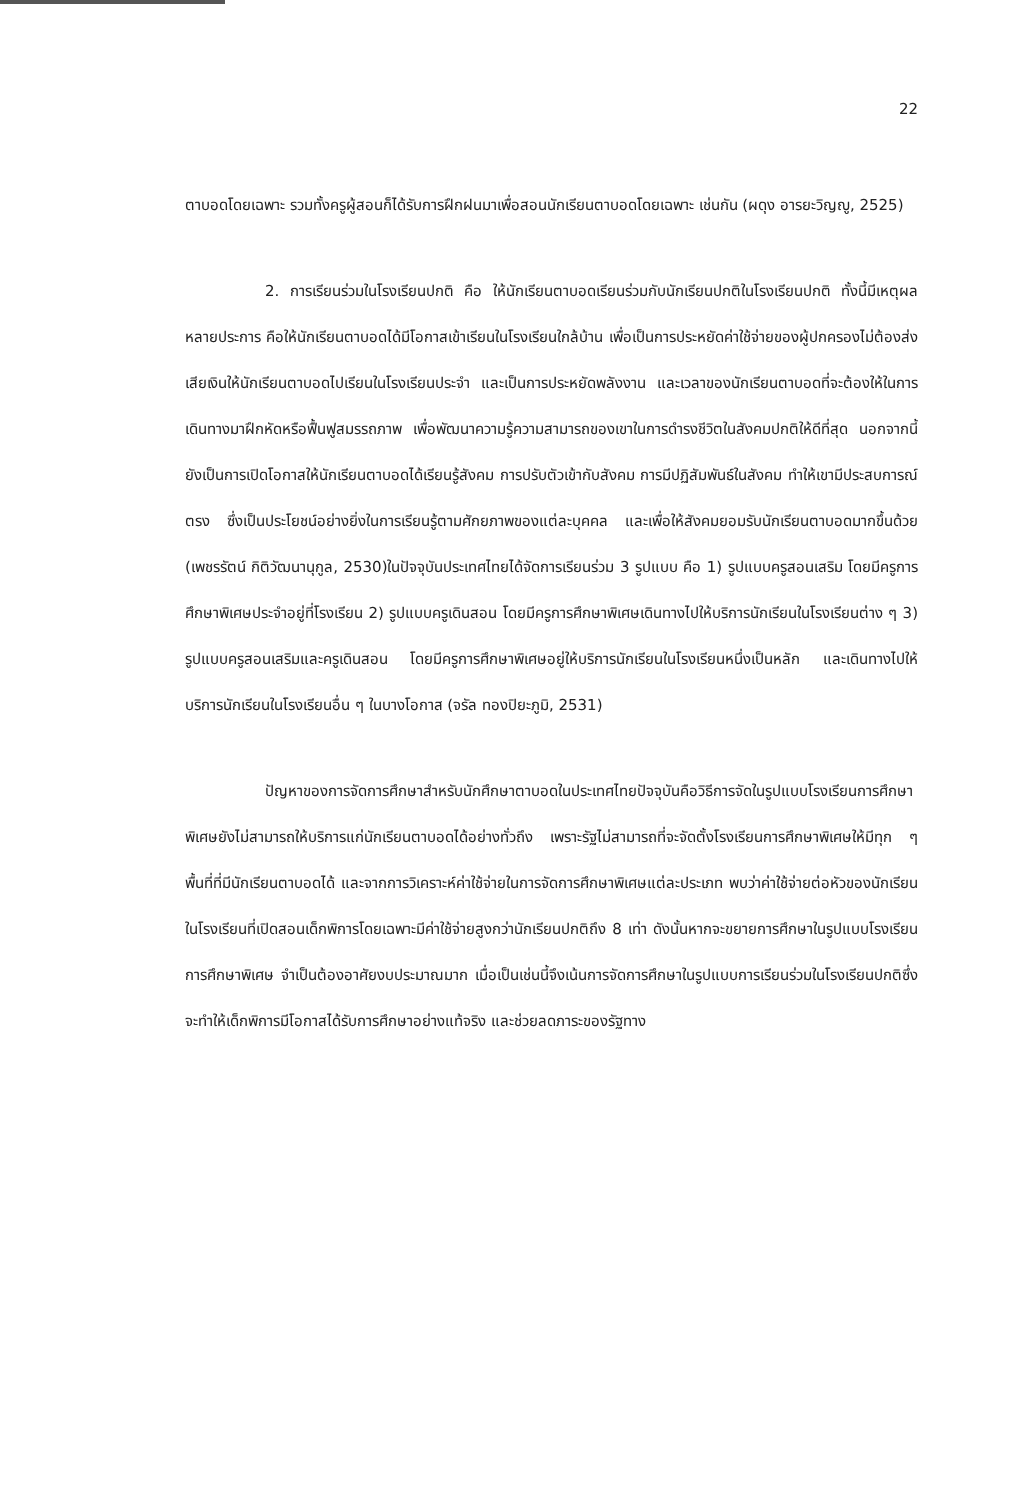22
ตาบอดโดยเฉพาะ รวมทั้งครูผู้สอนก็ได้รับการฝึกฝนมาเพื่อสอนนักเรียนตาบอดโดยเฉพาะ เช่นกัน (ผดุง อารยะวิญญู, 2525)
2. การเรียนร่วมในโรงเรียนปกติ คือ ให้นักเรียนตาบอดเรียนร่วมกับนักเรียนปกติในโรงเรียนปกติ ทั้งนี้มีเหตุผลหลายประการ คือให้นักเรียนตาบอดได้มีโอกาสเข้าเรียนในโรงเรียนใกล้บ้าน เพื่อเป็นการประหยัดค่าใช้จ่ายของผู้ปกครองไม่ต้องส่งเสียเงินให้นักเรียนตาบอดไปเรียนในโรงเรียนประจำ และเป็นการประหยัดพลังงาน และเวลาของนักเรียนตาบอดที่จะต้องให้ในการเดินทางมาฝึกหัดหรือฟื้นฟูสมรรถภาพ เพื่อพัฒนาความรู้ความสามารถของเขาในการดำรงชีวิตในสังคมปกติให้ดีที่สุด นอกจากนี้ยังเป็นการเปิดโอกาสให้นักเรียนตาบอดได้เรียนรู้สังคม การปรับตัวเข้ากับสังคม การมีปฏิสัมพันธ์ในสังคม ทำให้เขามีประสบการณ์ตรง ซึ่งเป็นประโยชน์อย่างยิ่งในการเรียนรู้ตามศักยภาพของแต่ละบุคคล และเพื่อให้สังคมยอมรับนักเรียนตาบอดมากขึ้นด้วย (เพชรรัตน์ กิติวัฒนานุกูล, 2530)ในปัจจุบันประเทศไทยได้จัดการเรียนร่วม 3 รูปแบบ คือ 1) รูปแบบครูสอนเสริม โดยมีครูการศึกษาพิเศษประจำอยู่ที่โรงเรียน 2) รูปแบบครูเดินสอน โดยมีครูการศึกษาพิเศษเดินทางไปให้บริการนักเรียนในโรงเรียนต่าง ๆ 3) รูปแบบครูสอนเสริมและครูเดินสอน โดยมีครูการศึกษาพิเศษอยู่ให้บริการนักเรียนในโรงเรียนหนึ่งเป็นหลัก และเดินทางไปให้บริการนักเรียนในโรงเรียนอื่น ๆ ในบางโอกาส (จรัล ทองปิยะภูมิ, 2531)
ปัญหาของการจัดการศึกษาสำหรับนักศึกษาตาบอดในประเทศไทยปัจจุบันคือวิธีการจัดในรูปแบบโรงเรียนการศึกษาพิเศษยังไม่สามารถให้บริการแก่นักเรียนตาบอดได้อย่างทั่วถึง เพราะรัฐไม่สามารถที่จะจัดตั้งโรงเรียนการศึกษาพิเศษให้มีทุก ๆ พื้นที่ที่มีนักเรียนตาบอดได้ และจากการวิเคราะห์ค่าใช้จ่ายในการจัดการศึกษาพิเศษแต่ละประเภท พบว่าค่าใช้จ่ายต่อหัวของนักเรียนในโรงเรียนที่เปิดสอนเด็กพิการโดยเฉพาะมีค่าใช้จ่ายสูงกว่านักเรียนปกติถึง 8 เท่า ดังนั้นหากจะขยายการศึกษาในรูปแบบโรงเรียนการศึกษาพิเศษ จำเป็นต้องอาศัยงบประมาณมาก เมื่อเป็นเช่นนี้จึงเน้นการจัดการศึกษาในรูปแบบการเรียนร่วมในโรงเรียนปกติซึ่งจะทำให้เด็กพิการมีโอกาสได้รับการศึกษาอย่างแท้จริง และช่วยลดภาระของรัฐทาง